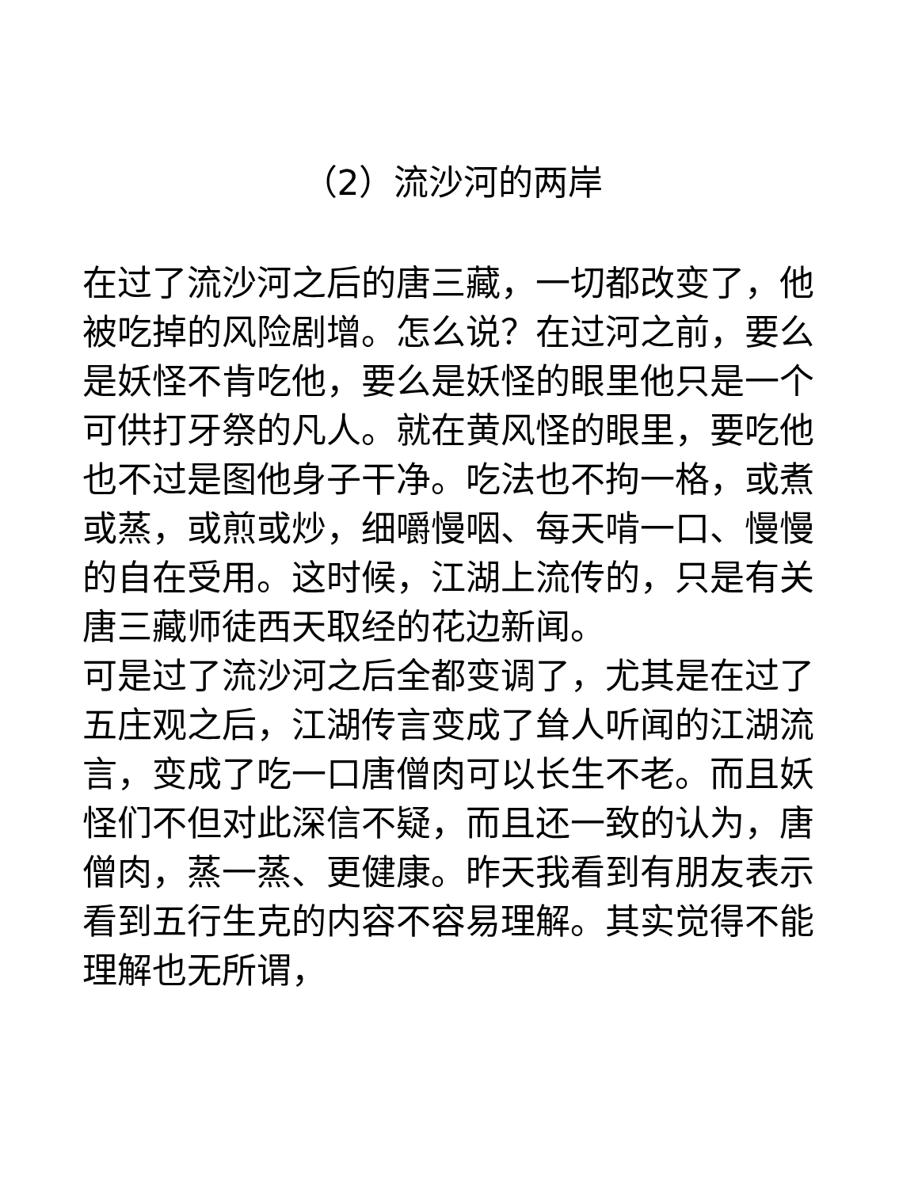（2）流沙河的两岸
在过了流沙河之后的唐三藏，一切都改变了，他被吃掉的风险剧增。怎么说？在过河之前，要么是妖怪不肯吃他，要么是妖怪的眼里他只是一个可供打牙祭的凡人。就在黄风怪的眼里，要吃他也不过是图他身子干净。吃法也不拘一格，或煮或蒸，或煎或炒，细嚼慢咽、每天啃一口、慢慢的自在受用。这时候，江湖上流传的，只是有关唐三藏师徒西天取经的花边新闻。
可是过了流沙河之后全都变调了，尤其是在过了五庄观之后，江湖传言变成了耸人听闻的江湖流言，变成了吃一口唐僧肉可以长生不老。而且妖怪们不但对此深信不疑，而且还一致的认为，唐僧肉，蒸一蒸、更健康。昨天我看到有朋友表示看到五行生克的内容不容易理解。其实觉得不能理解也无所谓，